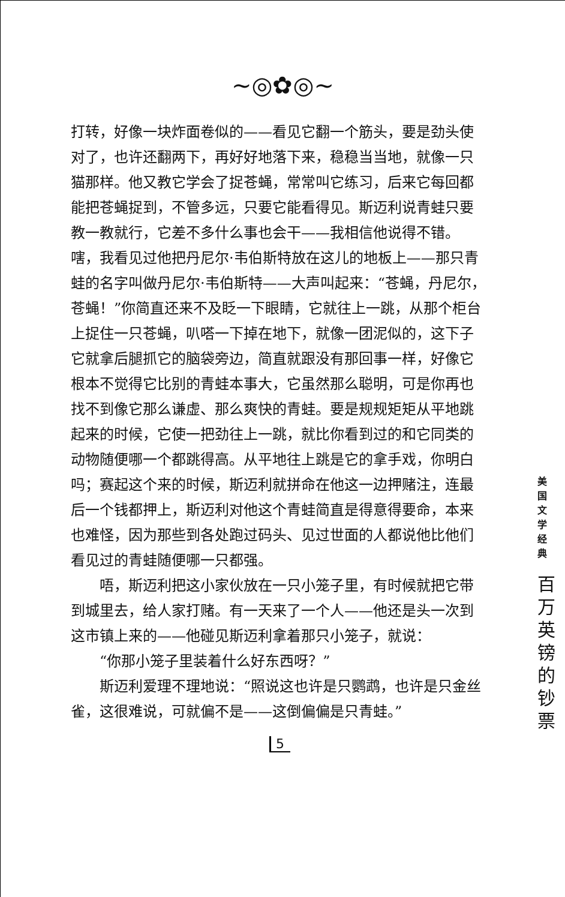~◎✿◎~
打转，好像一块炸面卷似的——看见它翻一个筋头，要是劲头使对了，也许还翻两下，再好好地落下来，稳稳当当地，就像一只猫那样。他又教它学会了捉苍蝇，常常叫它练习，后来它每回都能把苍蝇捉到，不管多远，只要它能看得见。斯迈利说青蛙只要教一教就行，它差不多什么事也会干——我相信他说得不错。嗐，我看见过他把丹尼尔·韦伯斯特放在这儿的地板上——那只青蛙的名字叫做丹尼尔·韦伯斯特——大声叫起来：“苍蝇，丹尼尔，苍蝇！”你简直还来不及眨一下眼睛，它就往上一跳，从那个柜台上捉住一只苍蝇，叭嗒一下掉在地下，就像一团泥似的，这下子它就拿后腿抓它的脑袋旁边，简直就跟没有那回事一样，好像它根本不觉得它比别的青蛙本事大，它虽然那么聪明，可是你再也找不到像它那么谦虚、那么爽快的青蛙。要是规规矩矩从平地跳起来的时候，它使一把劲往上一跳，就比你看到过的和它同类的动物随便哪一个都跳得高。从平地往上跳是它的拿手戏，你明白吗；赛起这个来的时候，斯迈利就拼命在他这一边押赌注，连最后一个钱都押上，斯迈利对他这个青蛙简直是得意得要命，本来也难怪，因为那些到各处跑过码头、见过世面的人都说他比他们看见过的青蛙随便哪一只都强。
唔，斯迈利把这小家伙放在一只小笼子里，有时候就把它带到城里去，给人家打赌。有一天来了一个人——他还是头一次到这市镇上来的——他碰见斯迈利拿着那只小笼子，就说：
“你那小笼子里装着什么好东西呀？”
斯迈利爱理不理地说：“照说这也许是只鹦鹉，也许是只金丝雀，这很难说，可就偏不是——这倒偏偏是只青蛙。”
5
美 国 文 学 经 典
百 万 英 镑 的 钞 票